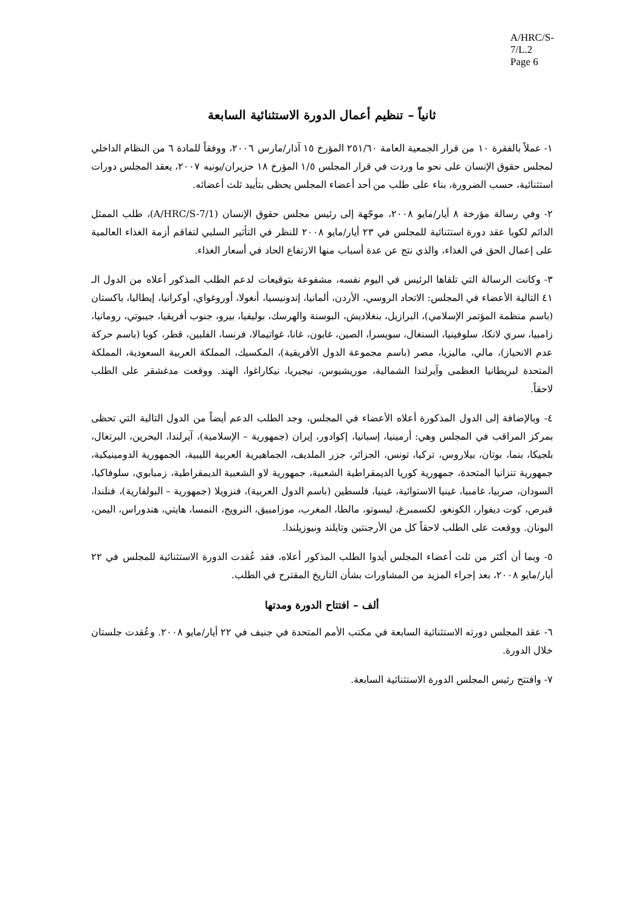A/HRC/S-7/L.2
Page 6
ثانياً – تنظيم أعمال الدورة الاستثنائية السابعة
١- عملاً بالفقرة ١٠ من قرار الجمعية العامة ٢٥١/٦٠ المؤرخ ١٥ آذار/مارس ٢٠٠٦، ووفقاً للمادة ٦ من النظام الداخلي لمجلس حقوق الإنسان على نحو ما وردت في قرار المجلس ١/٥ المؤرخ ١٨ حزيران/يونيه ٢٠٠٧، يعقد المجلس دورات استثنائية، حسب الضرورة، بناء على طلب من أحد أعضاء المجلس يحظى بتأييد ثلث أعضائه.
٢- وفي رسالة مؤرخة ٨ أيار/مايو ٢٠٠٨، موجّهة إلى رئيس مجلس حقوق الإنسان (A/HRC/S-7/1)، طلب الممثل الدائم لكوبا عقد دورة استثنائية للمجلس في ٢٣ أيار/مايو ٢٠٠٨ للنظر في التأثير السلبي لتفاقم أزمة الغذاء العالمية على إعمال الحق في الغذاء، والذي نتج عن عدة أسباب منها الارتفاع الحاد في أسعار الغذاء.
٣- وكانت الرسالة التي تلقاها الرئيس في اليوم نفسه، مشفوعة بتوقيعات لدعم الطلب المذكور أعلاه من الدول الـ ٤١ التالية الأعضاء في المجلس: الاتحاد الروسي، الأردن، ألمانيا، إندونيسيا، أنغولا، أوروغواي، أوكرانيا، إيطاليا، باكستان (باسم منظمة المؤتمر الإسلامي)، البرازيل، بنغلاديش، البوسنة والهرسك، بوليفيا، بيرو، جنوب أفريقيا، جيبوتي، رومانيا، زامبيا، سري لانكا، سلوفينيا، السنغال، سويسرا، الصين، غابون، غانا، غواتيمالا، فرنسا، الفلبين، قطر، كوبا (باسم حركة عدم الانحياز)، مالي، ماليزيا، مصر (باسم مجموعة الدول الأفريقية)، المكسيك، المملكة العربية السعودية، المملكة المتحدة لبريطانيا العظمى وآيرلندا الشمالية، موريشيوس، نيجيريا، نيكاراغوا، الهند. ووقعت مدغشقر على الطلب لاحقاً.
٤- وبالإضافة إلى الدول المذكورة أعلاه الأعضاء في المجلس، وجد الطلب الدعم أيضاً من الدول التالية التي تحظى بمركز المراقب في المجلس وهي: أرمينيا، إسبانيا، إكوادور، إيران (جمهورية – الإسلامية)، آيرلندا، البحرين، البرتغال، بلجيكا، بنما، بوتان، بيلاروس، تركيا، تونس، الجزائر، جزر الملديف، الجماهيرية العربية الليبية، الجمهورية الدومينيكية، جمهورية تنزانيا المتحدة، جمهورية كوريا الديمقراطية الشعبية، جمهورية لاو الشعبية الديمقراطية، زمبابوي، سلوفاكيا، السودان، صربيا، غامبيا، غينيا الاستوائية، غينيا، فلسطين (باسم الدول العربية)، فنزويلا (جمهورية – البولفارية)، فنلندا، قبرص، كوت ديفوار، الكونغو، لكسمبرغ، ليسوتو، مالطا، المغرب، موزامبيق، النرويج، النمسا، هايتي، هندوراس، اليمن، اليونان. ووقعت على الطلب لاحقاً كل من الأرجنتين وتايلند ونيوزيلندا.
٥- وبما أن أكثر من ثلث أعضاء المجلس أيدوا الطلب المذكور أعلاه، فقد عُقدت الدورة الاستثنائية للمجلس في ٢٢ أيار/مايو ٢٠٠٨، بعد إجراء المزيد من المشاورات بشأن التاريخ المقترح في الطلب.
ألف – افتتاح الدورة ومدتها
٦- عقد المجلس دورته الاستثنائية السابعة في مكتب الأمم المتحدة في جنيف في ٢٢ أيار/مايو ٢٠٠٨. وعُقدت جلستان خلال الدورة.
٧- وافتتح رئيس المجلس الدورة الاستثنائية السابعة.